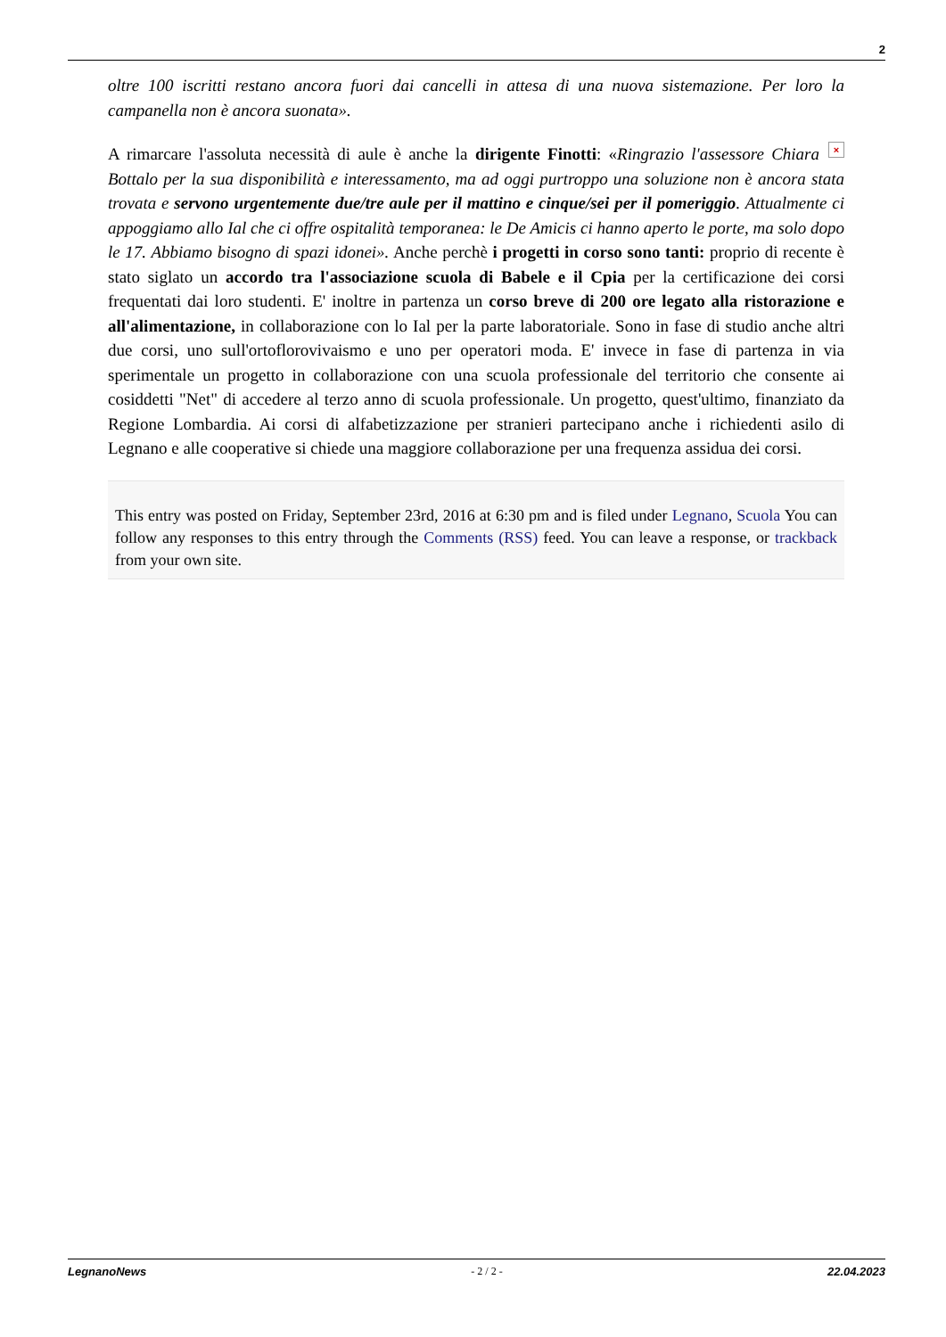2
oltre 100 iscritti restano ancora fuori dai cancelli in attesa di una nuova sistemazione. Per loro la campanella non è ancora suonata».
× A rimarcare l'assoluta necessità di aule è anche la dirigente Finotti: «Ringrazio l'assessore Chiara Bottalo per la sua disponibilità e interessamento, ma ad oggi purtroppo una soluzione non è ancora stata trovata e servono urgentemente due/tre aule per il mattino e cinque/sei per il pomeriggio. Attualmente ci appoggiamo allo Ial che ci offre ospitalità temporanea: le De Amicis ci hanno aperto le porte, ma solo dopo le 17. Abbiamo bisogno di spazi idonei». Anche perchè i progetti in corso sono tanti: proprio di recente è stato siglato un accordo tra l'associazione scuola di Babele e il Cpia per la certificazione dei corsi frequentati dai loro studenti. E' inoltre in partenza un corso breve di 200 ore legato alla ristorazione e all'alimentazione, in collaborazione con lo Ial per la parte laboratoriale. Sono in fase di studio anche altri due corsi, uno sull'ortoflorovivaismo e uno per operatori moda. E' invece in fase di partenza in via sperimentale un progetto in collaborazione con una scuola professionale del territorio che consente ai cosiddetti "Net" di accedere al terzo anno di scuola professionale. Un progetto, quest'ultimo, finanziato da Regione Lombardia. Ai corsi di alfabetizzazione per stranieri partecipano anche i richiedenti asilo di Legnano e alle cooperative si chiede una maggiore collaborazione per una frequenza assidua dei corsi.
This entry was posted on Friday, September 23rd, 2016 at 6:30 pm and is filed under Legnano, Scuola You can follow any responses to this entry through the Comments (RSS) feed. You can leave a response, or trackback from your own site.
LegnanoNews - 2 / 2 - 22.04.2023